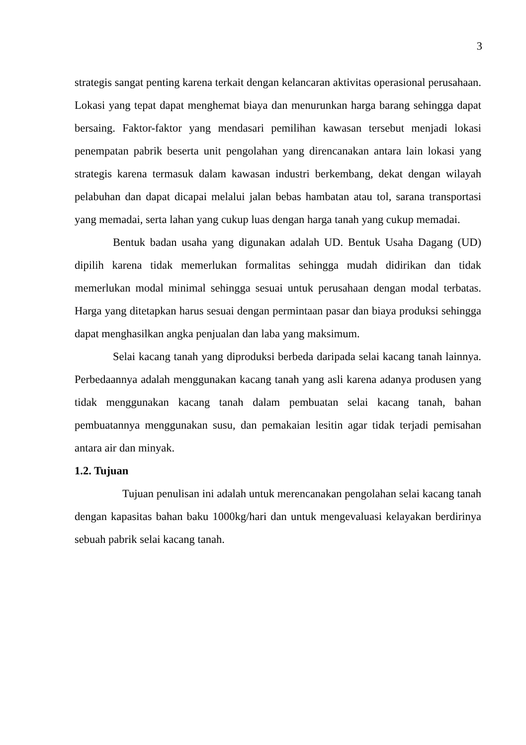3
strategis sangat penting karena terkait dengan kelancaran aktivitas operasional perusahaan. Lokasi yang tepat dapat menghemat biaya dan menurunkan harga barang sehingga dapat bersaing. Faktor-faktor yang mendasari pemilihan kawasan tersebut menjadi lokasi penempatan pabrik beserta unit pengolahan yang direncanakan antara lain lokasi yang strategis karena termasuk dalam kawasan industri berkembang, dekat dengan wilayah pelabuhan dan dapat dicapai melalui jalan bebas hambatan atau tol, sarana transportasi yang memadai, serta lahan yang cukup luas dengan harga tanah yang cukup memadai.
Bentuk badan usaha yang digunakan adalah UD. Bentuk Usaha Dagang (UD) dipilih karena tidak memerlukan formalitas sehingga mudah didirikan dan tidak memerlukan modal minimal sehingga sesuai untuk perusahaan dengan modal terbatas. Harga yang ditetapkan harus sesuai dengan permintaan pasar dan biaya produksi sehingga dapat menghasilkan angka penjualan dan laba yang maksimum.
Selai kacang tanah yang diproduksi berbeda daripada selai kacang tanah lainnya. Perbedaannya adalah menggunakan kacang tanah yang asli karena adanya produsen yang tidak menggunakan kacang tanah dalam pembuatan selai kacang tanah, bahan pembuatannya menggunakan susu, dan pemakaian lesitin agar tidak terjadi pemisahan antara air dan minyak.
1.2. Tujuan
Tujuan penulisan ini adalah untuk merencanakan pengolahan selai kacang tanah dengan kapasitas bahan baku 1000kg/hari dan untuk mengevaluasi kelayakan berdirinya sebuah pabrik selai kacang tanah.